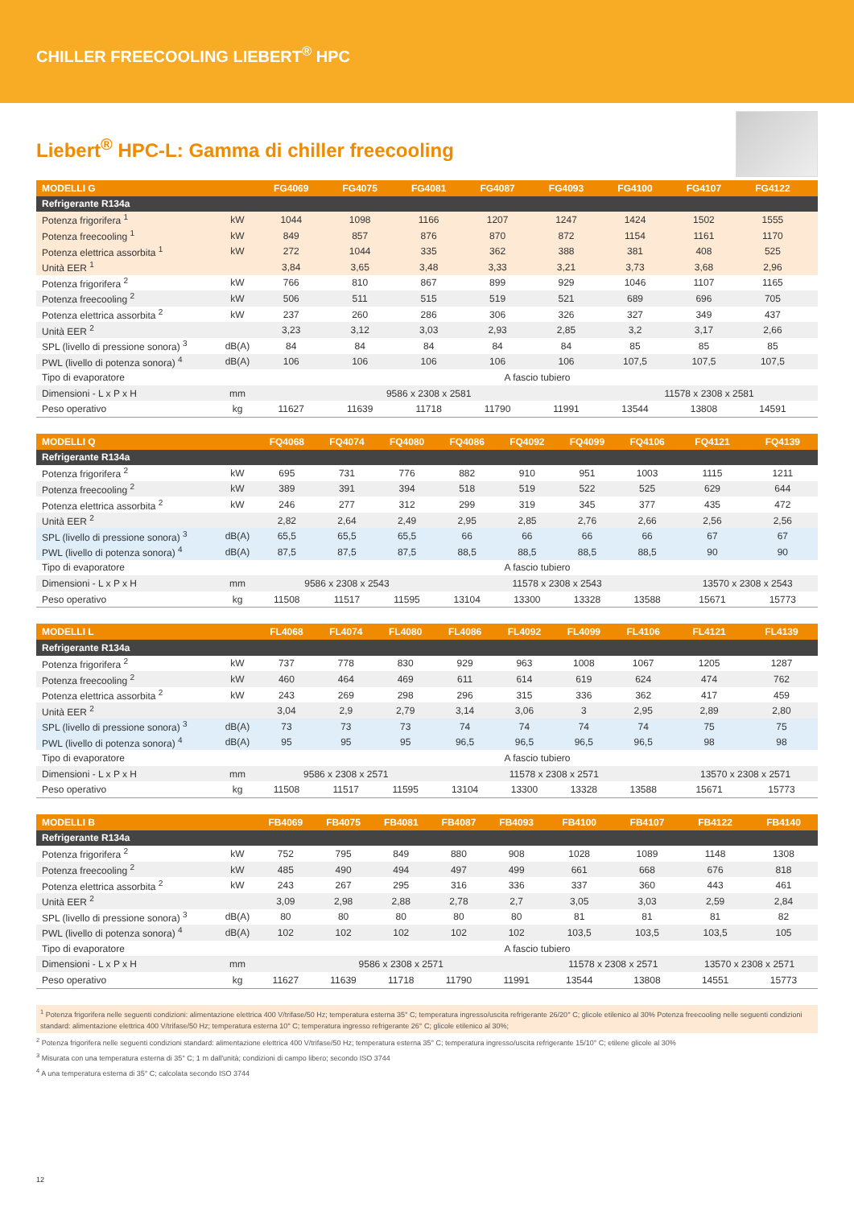CHILLER FREECOOLING LIEBERT<sup>®</sup> HPC
Liebert<sup>®</sup> HPC-L: Gamma di chiller freecooling
| MODELLI G | | FG4069 | FG4075 | FG4081 | FG4087 | FG4093 | FG4100 | FG4107 | FG4122 | |
| --- | --- | --- | --- | --- | --- | --- | --- | --- | --- | --- |
| Refrigerante R134a | | | | | | | | | | |
| Potenza frigorifera <sup>1</sup> | kW | 1044 | 1098 | 1166 | 1207 | 1247 | 1424 | 1502 | 1555 | |
| Potenza freecooling <sup>1</sup> | kW | 849 | 857 | 876 | 870 | 872 | 1154 | 1161 | 1170 | |
| Potenza elettrica assorbita <sup>1</sup> | kW | 272 | 1044 | 335 | 362 | 388 | 381 | 408 | 525 | |
| Unità EER <sup>1</sup> | | 3,84 | 3,65 | 3,48 | 3,33 | 3,21 | 3,73 | 3,68 | 2,96 | |
| Potenza frigorifera <sup>2</sup> | kW | 766 | 810 | 867 | 899 | 929 | 1046 | 1107 | 1165 | |
| Potenza freecooling <sup>2</sup> | kW | 506 | 511 | 515 | 519 | 521 | 689 | 696 | 705 | |
| Potenza elettrica assorbita <sup>2</sup> | kW | 237 | 260 | 286 | 306 | 326 | 327 | 349 | 437 | |
| Unità EER <sup>2</sup> | | 3,23 | 3,12 | 3,03 | 2,93 | 2,85 | 3,2 | 3,17 | 2,66 | |
| SPL (livello di pressione sonora) <sup>3</sup> | dB(A) | 84 | 84 | 84 | 84 | 84 | 85 | 85 | 85 | |
| PWL (livello di potenza sonora) <sup>4</sup> | dB(A) | 106 | 106 | 106 | 106 | 106 | 107,5 | 107,5 | 107,5 | |
| Tipo di evaporatore | | A fascio tubiero | | | | | | | | |
| Dimensioni - L x P x H | mm | 9586 x 2308 x 2581 | | | | | 11578 x 2308 x 2581 | | | |
| Peso operativo | kg | 11627 | 11639 | 11718 | 11790 | 11991 | 13544 | 13808 | 14591 | |
| MODELLI Q | | FQ4068 | FQ4074 | FQ4080 | FQ4086 | FQ4092 | FQ4099 | FQ4106 | FQ4121 | FQ4139 |
| --- | --- | --- | --- | --- | --- | --- | --- | --- | --- | --- |
| Refrigerante R134a | | | | | | | | | | |
| Potenza frigorifera <sup>2</sup> | kW | 695 | 731 | 776 | 882 | 910 | 951 | 1003 | 1115 | 1211 |
| Potenza freecooling <sup>2</sup> | kW | 389 | 391 | 394 | 518 | 519 | 522 | 525 | 629 | 644 |
| Potenza elettrica assorbita <sup>2</sup> | kW | 246 | 277 | 312 | 299 | 319 | 345 | 377 | 435 | 472 |
| Unità EER <sup>2</sup> | | 2,82 | 2,64 | 2,49 | 2,95 | 2,85 | 2,76 | 2,66 | 2,56 | 2,56 |
| SPL (livello di pressione sonora) <sup>3</sup> | dB(A) | 65,5 | 65,5 | 65,5 | 66 | 66 | 66 | 66 | 67 | 67 |
| PWL (livello di potenza sonora) <sup>4</sup> | dB(A) | 87,5 | 87,5 | 87,5 | 88,5 | 88,5 | 88,5 | 88,5 | 90 | 90 |
| Tipo di evaporatore | | A fascio tubiero | | | | | | | | |
| Dimensioni - L x P x H | mm | 9586 x 2308 x 2543 | | | 11578 x 2308 x 2543 | | | | 13570 x 2308 x 2543 | |
| Peso operativo | kg | 11508 | 11517 | 11595 | 13104 | 13300 | 13328 | 13588 | 15671 | 15773 |
| MODELLI L | | FL4068 | FL4074 | FL4080 | FL4086 | FL4092 | FL4099 | FL4106 | FL4121 | FL4139 |
| --- | --- | --- | --- | --- | --- | --- | --- | --- | --- | --- |
| Refrigerante R134a | | | | | | | | | | |
| Potenza frigorifera <sup>2</sup> | kW | 737 | 778 | 830 | 929 | 963 | 1008 | 1067 | 1205 | 1287 |
| Potenza freecooling <sup>2</sup> | kW | 460 | 464 | 469 | 611 | 614 | 619 | 624 | 474 | 762 |
| Potenza elettrica assorbita <sup>2</sup> | kW | 243 | 269 | 298 | 296 | 315 | 336 | 362 | 417 | 459 |
| Unità EER <sup>2</sup> | | 3,04 | 2,9 | 2,79 | 3,14 | 3,06 | 3 | 2,95 | 2,89 | 2,80 |
| SPL (livello di pressione sonora) <sup>3</sup> | dB(A) | 73 | 73 | 73 | 74 | 74 | 74 | 74 | 75 | 75 |
| PWL (livello di potenza sonora) <sup>4</sup> | dB(A) | 95 | 95 | 95 | 96,5 | 96,5 | 96,5 | 96,5 | 98 | 98 |
| Tipo di evaporatore | | A fascio tubiero | | | | | | | | |
| Dimensioni - L x P x H | mm | 9586 x 2308 x 2571 | | | 11578 x 2308 x 2571 | | | | 13570 x 2308 x 2571 | |
| Peso operativo | kg | 11508 | 11517 | 11595 | 13104 | 13300 | 13328 | 13588 | 15671 | 15773 |
| MODELLI B | | FB4069 | FB4075 | FB4081 | FB4087 | FB4093 | FB4100 | FB4107 | FB4122 | FB4140 |
| --- | --- | --- | --- | --- | --- | --- | --- | --- | --- | --- |
| Refrigerante R134a | | | | | | | | | | |
| Potenza frigorifera <sup>2</sup> | kW | 752 | 795 | 849 | 880 | 908 | 1028 | 1089 | 1148 | 1308 |
| Potenza freecooling <sup>2</sup> | kW | 485 | 490 | 494 | 497 | 499 | 661 | 668 | 676 | 818 |
| Potenza elettrica assorbita <sup>2</sup> | kW | 243 | 267 | 295 | 316 | 336 | 337 | 360 | 443 | 461 |
| Unità EER <sup>2</sup> | | 3,09 | 2,98 | 2,88 | 2,78 | 2,7 | 3,05 | 3,03 | 2,59 | 2,84 |
| SPL (livello di pressione sonora) <sup>3</sup> | dB(A) | 80 | 80 | 80 | 80 | 80 | 81 | 81 | 81 | 82 |
| PWL (livello di potenza sonora) <sup>4</sup> | dB(A) | 102 | 102 | 102 | 102 | 102 | 103,5 | 103,5 | 103,5 | 105 |
| Tipo di evaporatore | | A fascio tubiero | | | | | | | | |
| Dimensioni - L x P x H | mm | 9586 x 2308 x 2571 | | | | | 11578 x 2308 x 2571 | | 13570 x 2308 x 2571 | |
| Peso operativo | kg | 11627 | 11639 | 11718 | 11790 | 11991 | 13544 | 13808 | 14551 | 15773 |
<sup>1</sup> Potenza frigorifera nelle seguenti condizioni: alimentazione elettrica 400 V/trifase/50 Hz; temperatura esterna 35° C; temperatura ingresso/uscita refrigerante 26/20° C; glicole etilenico al 30% Potenza freecooling nelle seguenti condizioni standard: alimentazione elettrica 400 V/trifase/50 Hz; temperatura esterna 10° C; temperatura ingresso refrigerante 26° C; glicole etilenico al 30%;
<sup>2</sup> Potenza frigorifera nelle seguenti condizioni standard: alimentazione elettrica 400 V/trifase/50 Hz; temperatura esterna 35° C; temperatura ingresso/uscita refrigerante 15/10° C; etilene glicole al 30%
<sup>3</sup> Misurata con una temperatura esterna di 35° C; 1 m dall'unità; condizioni di campo libero; secondo ISO 3744
<sup>4</sup> A una temperatura esterna di 35° C; calcolata secondo ISO 3744
12